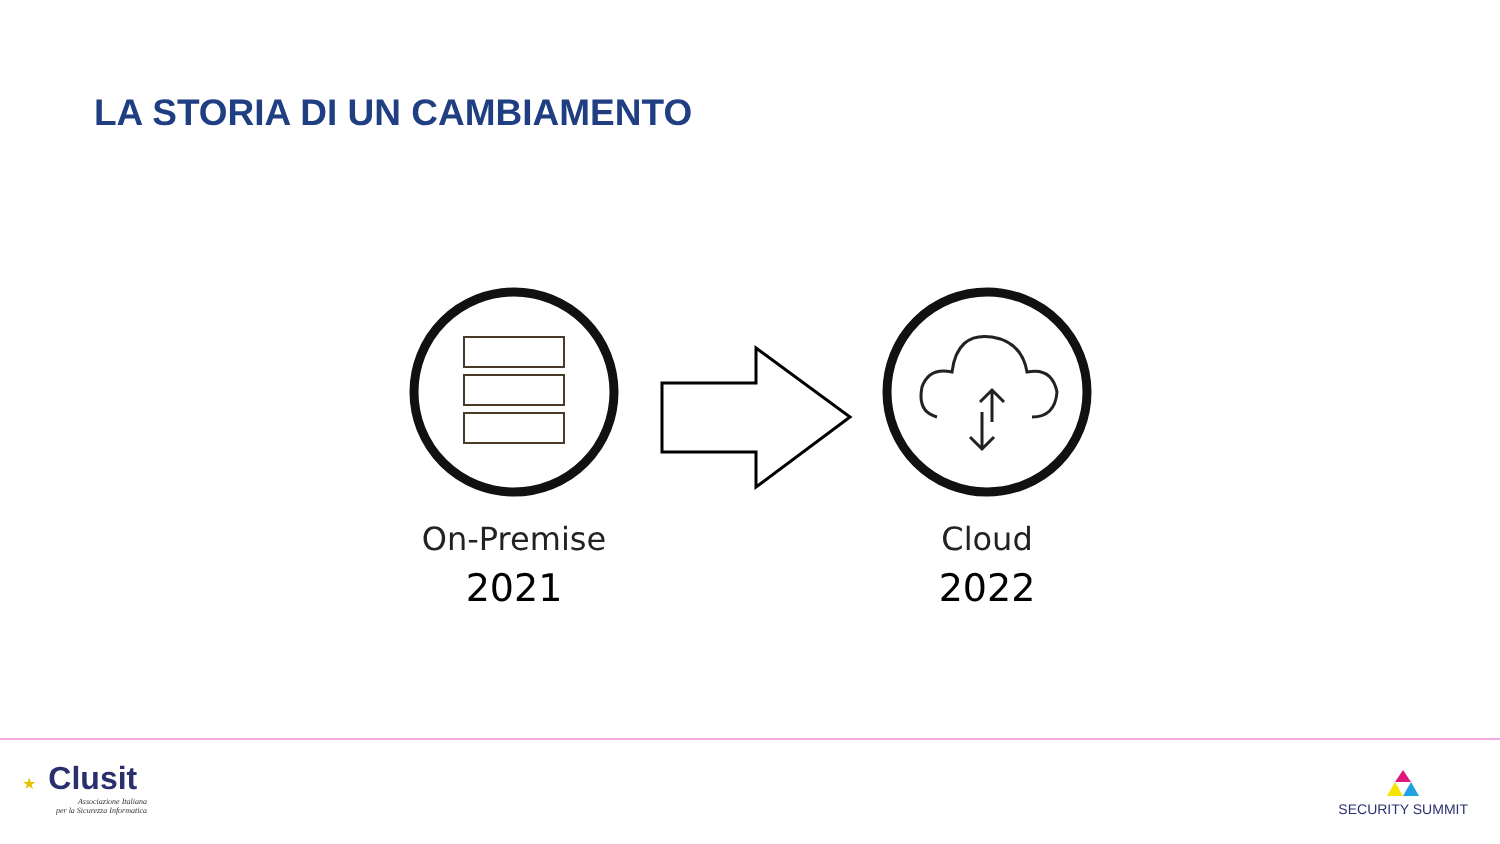LA STORIA DI UN CAMBIAMENTO
On-Premise
2021
Cloud
2022
★ Clusit
Associazione Italiana
per la Sicurezza Informatica
SECURITY SUMMIT